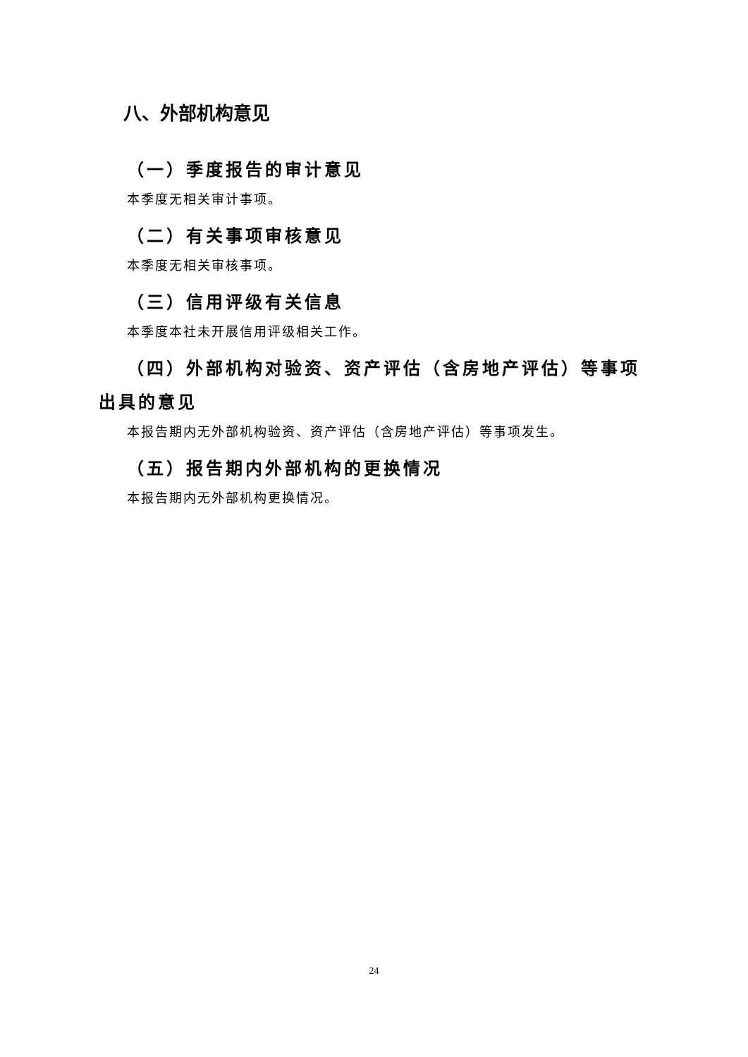八、外部机构意见
（一）季度报告的审计意见
本季度无相关审计事项。
（二）有关事项审核意见
本季度无相关审核事项。
（三）信用评级有关信息
本季度本社未开展信用评级相关工作。
（四）外部机构对验资、资产评估（含房地产评估）等事项出具的意见
本报告期内无外部机构验资、资产评估（含房地产评估）等事项发生。
（五）报告期内外部机构的更换情况
本报告期内无外部机构更换情况。
24